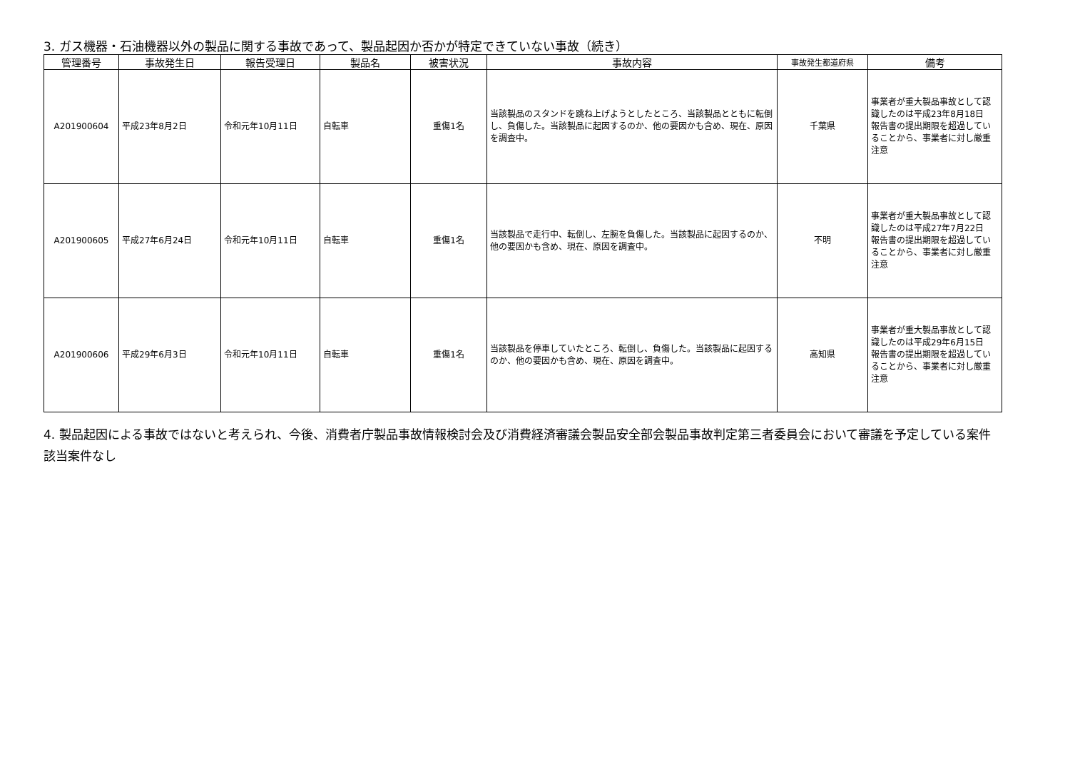3. ガス機器・石油機器以外の製品に関する事故であって、製品起因か否かが特定できていない事故（続き）
| 管理番号 | 事故発生日 | 報告受理日 | 製品名 | 被害状況 | 事故内容 | 事故発生都道府県 | 備考 |
| --- | --- | --- | --- | --- | --- | --- | --- |
| A201900604 | 平成23年8月2日 | 令和元年10月11日 | 自転車 | 重傷1名 | 当該製品のスタンドを跳ね上げようとしたところ、当該製品とともに転倒し、負傷した。当該製品に起因するのか、他の要因かも含め、現在、原因を調査中。 | 千葉県 | 事業者が重大製品事故として認識したのは平成23年8月18日 報告書の提出期限を超過していることから、事業者に対し厳重注意 |
| A201900605 | 平成27年6月24日 | 令和元年10月11日 | 自転車 | 重傷1名 | 当該製品で走行中、転倒し、左腕を負傷した。当該製品に起因するのか、他の要因かも含め、現在、原因を調査中。 | 不明 | 事業者が重大製品事故として認識したのは平成27年7月22日 報告書の提出期限を超過していることから、事業者に対し厳重注意 |
| A201900606 | 平成29年6月3日 | 令和元年10月11日 | 自転車 | 重傷1名 | 当該製品を停車していたところ、転倒し、負傷した。当該製品に起因するのか、他の要因かも含め、現在、原因を調査中。 | 高知県 | 事業者が重大製品事故として認識したのは平成29年6月15日 報告書の提出期限を超過していることから、事業者に対し厳重注意 |
4. 製品起因による事故ではないと考えられ、今後、消費者庁製品事故情報検討会及び消費経済審議会製品安全部会製品事故判定第三者委員会において審議を予定している案件
該当案件なし